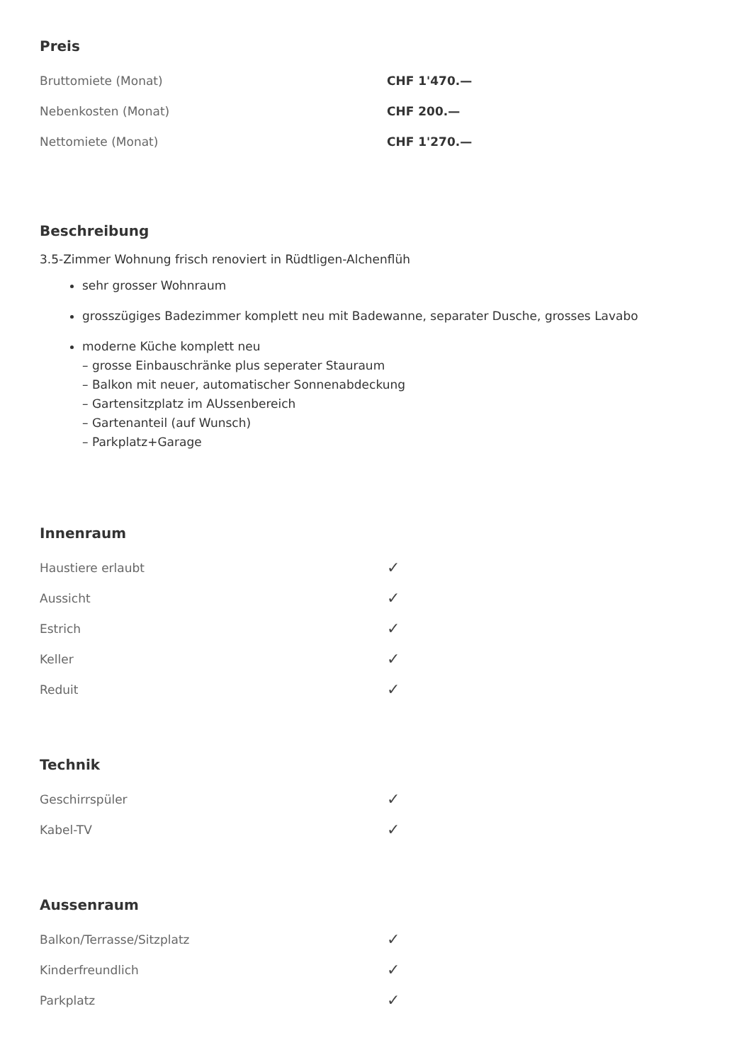Preis
| Bruttomiete (Monat) | CHF 1'470.— |
| Nebenkosten (Monat) | CHF 200.— |
| Nettomiete (Monat) | CHF 1'270.— |
Beschreibung
3.5-Zimmer Wohnung frisch renoviert in Rüdtligen-Alchenflüh
sehr grosser Wohnraum
grosszügiges Badezimmer komplett neu mit Badewanne, separater Dusche, grosses Lavabo
moderne Küche komplett neu
– grosse Einbauschränke plus seperater Stauraum
– Balkon mit neuer, automatischer Sonnenabdeckung
– Gartensitzplatz im AUssenbereich
– Gartenanteil (auf Wunsch)
– Parkplatz+Garage
Innenraum
| Haustiere erlaubt | ✓ |
| Aussicht | ✓ |
| Estrich | ✓ |
| Keller | ✓ |
| Reduit | ✓ |
Technik
| Geschirrspüler | ✓ |
| Kabel-TV | ✓ |
Aussenraum
| Balkon/Terrasse/Sitzplatz | ✓ |
| Kinderfreundlich | ✓ |
| Parkplatz | ✓ |